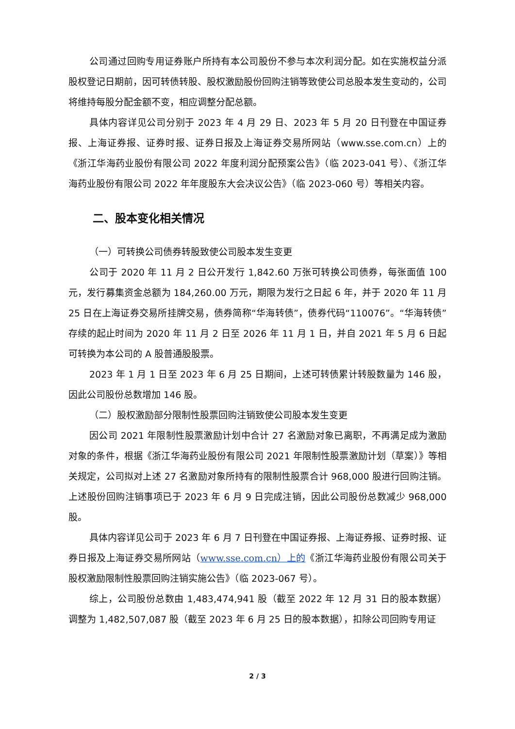公司通过回购专用证券账户所持有本公司股份不参与本次利润分配。如在实施权益分派股权登记日期前，因可转债转股、股权激励股份回购注销等致使公司总股本发生变动的，公司将维持每股分配金额不变，相应调整分配总额。
具体内容详见公司分别于 2023 年 4 月 29 日、2023 年 5 月 20 日刊登在中国证券报、上海证券报、证券时报、证券日报及上海证券交易所网站（www.sse.com.cn）上的《浙江华海药业股份有限公司 2022 年度利润分配预案公告》（临 2023-041 号）、《浙江华海药业股份有限公司 2022 年年度股东大会决议公告》（临 2023-060 号）等相关内容。
二、股本变化相关情况
（一）可转换公司债券转股致使公司股本发生变更
公司于 2020 年 11 月 2 日公开发行 1,842.60 万张可转换公司债券，每张面值 100 元，发行募集资金总额为 184,260.00 万元，期限为发行之日起 6 年，并于 2020 年 11 月 25 日在上海证券交易所挂牌交易，债券简称“华海转债”，债券代码“110076”。“华海转债”存续的起止时间为 2020 年 11 月 2 日至 2026 年 11 月 1 日，并自 2021 年 5 月 6 日起可转换为本公司的 A 股普通股股票。
2023 年 1 月 1 日至 2023 年 6 月 25 日期间，上述可转债累计转股数量为 146 股，因此公司股份总数增加 146 股。
（二）股权激励部分限制性股票回购注销致使公司股本发生变更
因公司 2021 年限制性股票激励计划中合计 27 名激励对象已离职，不再满足成为激励对象的条件，根据《浙江华海药业股份有限公司 2021 年限制性股票激励计划（草案）》等相关规定，公司拟对上述 27 名激励对象所持有的限制性股票合计 968,000 股进行回购注销。上述股份回购注销事项已于 2023 年 6 月 9 日完成注销，因此公司股份总数减少 968,000 股。
具体内容详见公司于 2023 年 6 月 7 日刊登在中国证券报、上海证券报、证券时报、证券日报及上海证券交易所网站（www.sse.com.cn）上的《浙江华海药业股份有限公司关于股权激励限制性股票回购注销实施公告》（临 2023-067 号）。
综上，公司股份总数由 1,483,474,941 股（截至 2022 年 12 月 31 日的股本数据）调整为 1,482,507,087 股（截至 2023 年 6 月 25 日的股本数据），扣除公司回购专用证
2 / 3